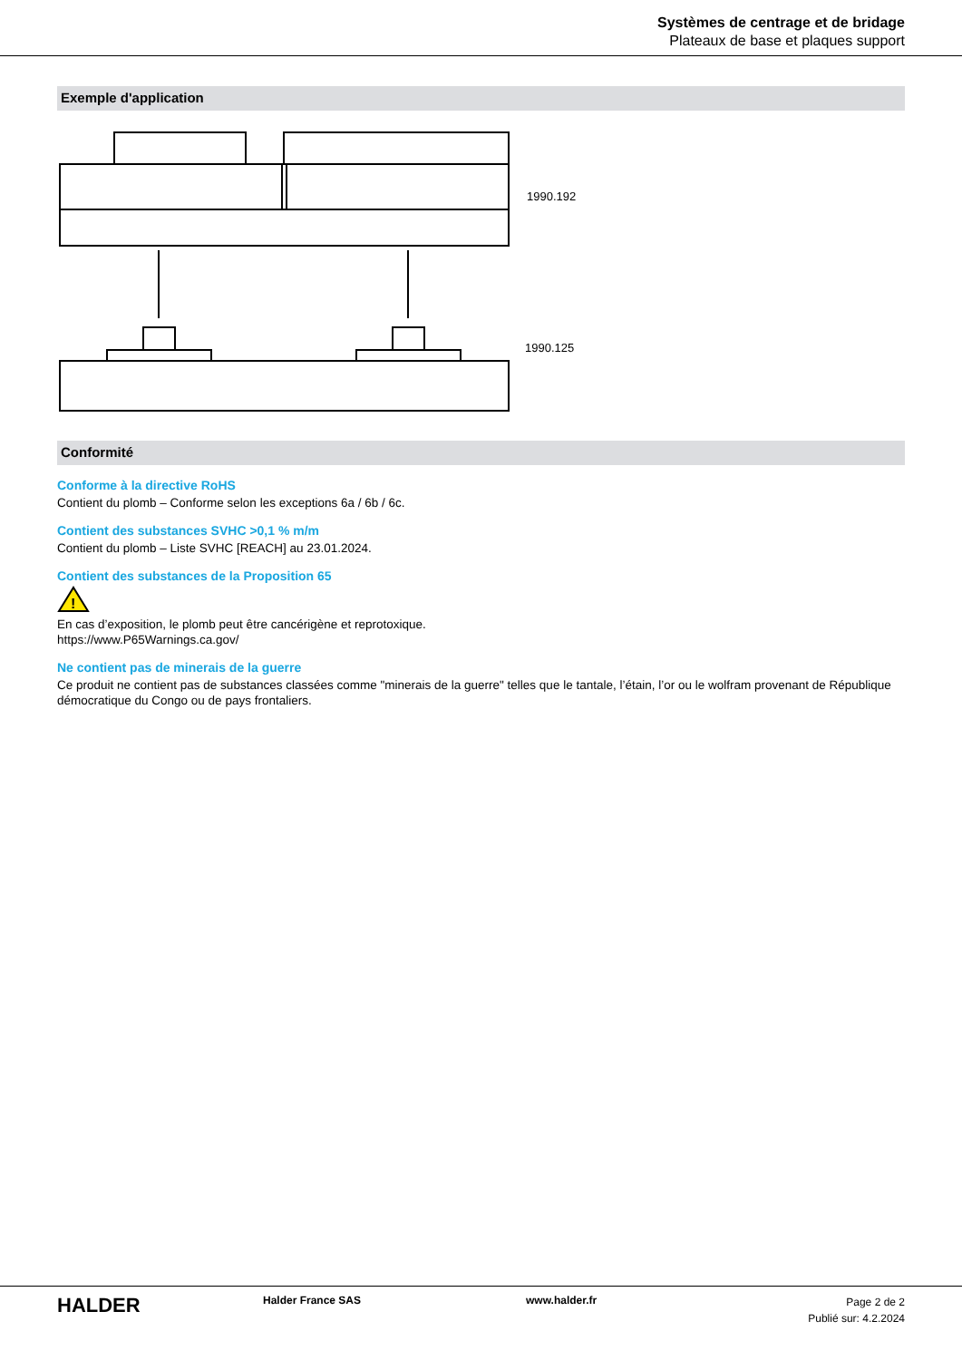Systèmes de centrage et de bridage
Plateaux de base et plaques support
Exemple d'application
1990.192
1990.125
Conformité
Conforme à la directive RoHS
Contient du plomb – Conforme selon les exceptions 6a / 6b / 6c.
Contient des substances SVHC >0,1 % m/m
Contient du plomb – Liste SVHC [REACH] au 23.01.2024.
Contient des substances de la Proposition 65
!
En cas d’exposition, le plomb peut être cancérigène et reprotoxique.
https://www.P65Warnings.ca.gov/
Ne contient pas de minerais de la guerre
Ce produit ne contient pas de substances classées comme "minerais de la guerre" telles que le tantale, l’étain, l’or ou le wolfram provenant de République démocratique du Congo ou de pays frontaliers.
HALDER
Halder France SAS www.halder.fr
Page 2 de 2
Publié sur: 4.2.2024